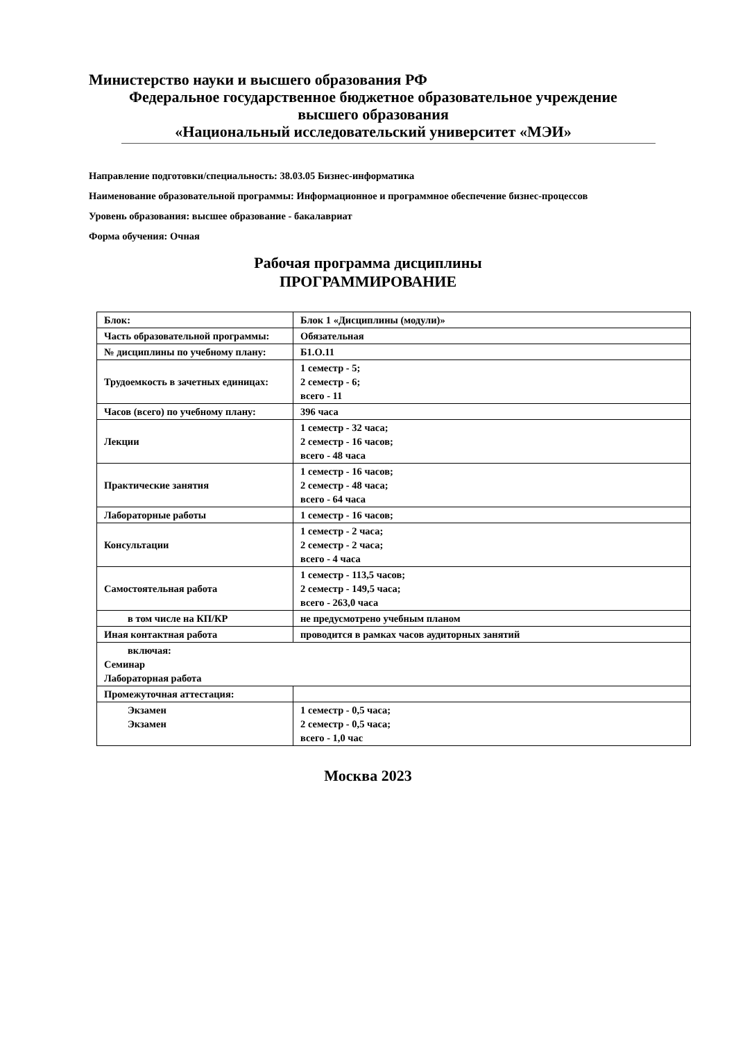Министерство науки и высшего образования РФ
Федеральное государственное бюджетное образовательное учреждение
высшего образования
«Национальный исследовательский университет «МЭИ»
Направление подготовки/специальность: 38.03.05 Бизнес-информатика
Наименование образовательной программы: Информационное и программное обеспечение бизнес-процессов
Уровень образования: высшее образование - бакалавриат
Форма обучения: Очная
Рабочая программа дисциплины
ПРОГРАММИРОВАНИЕ
| Блок: | Блок 1 «Дисциплины (модули)» |
| Часть образовательной программы: | Обязательная |
| № дисциплины по учебному плану: | Б1.О.11 |
| Трудоемкость в зачетных единицах: | 1 семестр - 5; 2 семестр - 6; всего - 11 |
| Часов (всего) по учебному плану: | 396 часа |
| Лекции | 1 семестр - 32 часа; 2 семестр - 16 часов; всего - 48 часа |
| Практические занятия | 1 семестр - 16 часов; 2 семестр - 48 часа; всего - 64 часа |
| Лабораторные работы | 1 семестр - 16 часов; |
| Консультации | 1 семестр - 2 часа; 2 семестр - 2 часа; всего - 4 часа |
| Самостоятельная работа | 1 семестр - 113,5 часов; 2 семестр - 149,5 часа; всего - 263,0 часа |
| в том числе на КП/КР | не предусмотрено учебным планом |
| Иная контактная работа | проводится в рамках часов аудиторных занятий |
| включая: Семинар Лабораторная работа | |
| Промежуточная аттестация: | |
| Экзамен Экзамен | 1 семестр - 0,5 часа; 2 семестр - 0,5 часа; всего - 1,0 час |
Москва 2023